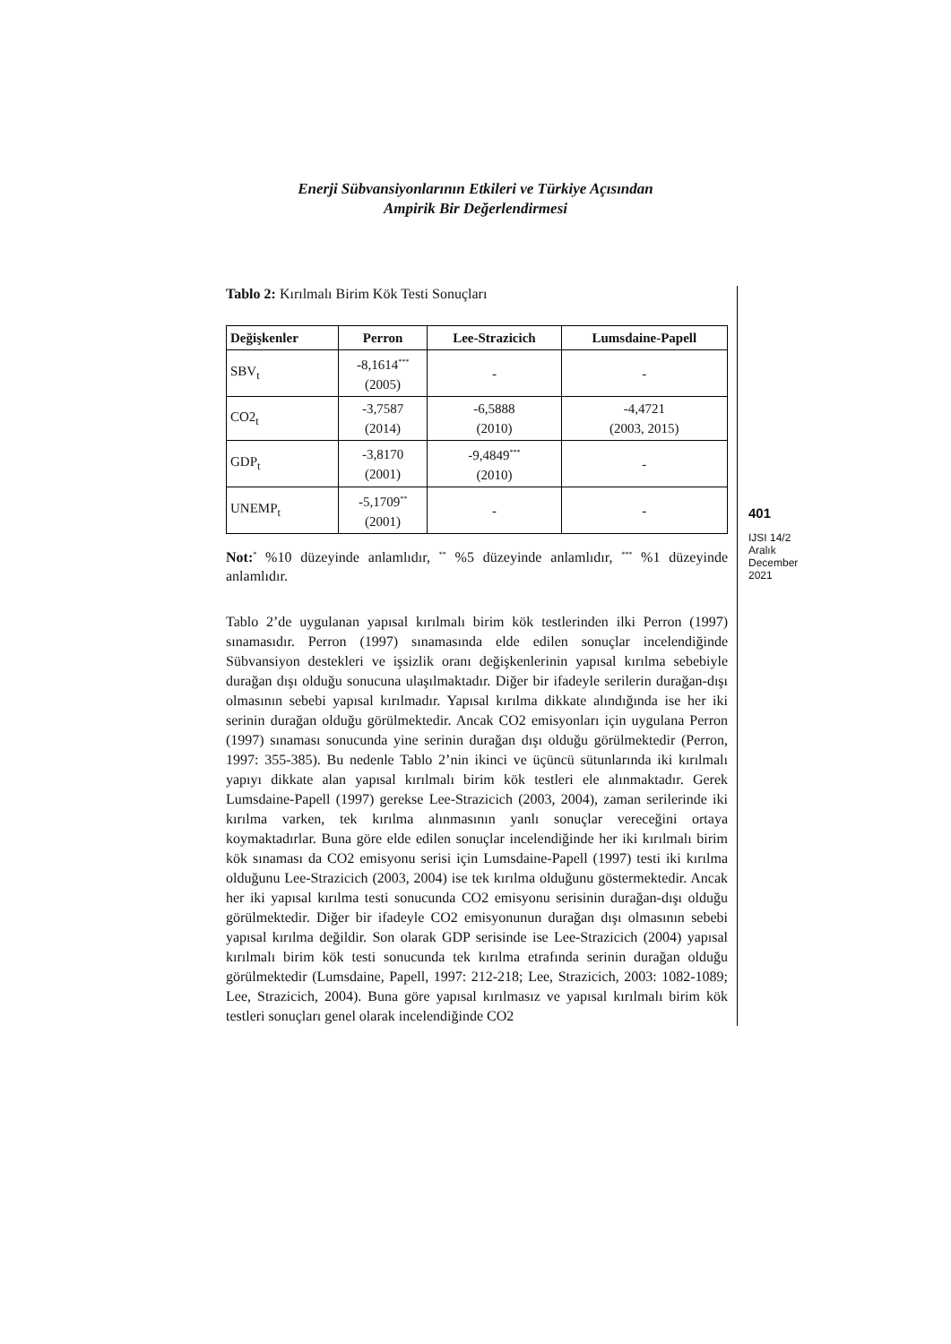Enerji Sübvansiyonlarının Etkileri ve Türkiye Açısından
Ampirik Bir Değerlendirmesi
Tablo 2: Kırılmalı Birim Kök Testi Sonuçları
| Değişkenler | Perron | Lee-Strazicich | Lumsdaine-Papell |
| --- | --- | --- | --- |
| SBV<sub>t</sub> | -8,1614<sup>***</sup> (2005) | - | - |
| CO2<sub>t</sub> | -3,7587 (2014) | -6,5888 (2010) | -4,4721 (2003, 2015) |
| GDP<sub>t</sub> | -3,8170 (2001) | -9,4849<sup>***</sup> (2010) | - |
| UNEMP<sub>t</sub> | -5,1709<sup>**</sup> (2001) | - | - |
Not:<sup>*</sup> %10 düzeyinde anlamlıdır, <sup>**</sup> %5 düzeyinde anlamlıdır, <sup>***</sup> %1 düzeyinde anlamlıdır.
Tablo 2’de uygulanan yapısal kırılmalı birim kök testlerinden ilki Perron (1997) sınamasıdır. Perron (1997) sınamasında elde edilen sonuçlar incelendiğinde Sübvansiyon destekleri ve işsizlik oranı değişkenlerinin yapısal kırılma sebebiyle durağan dışı olduğu sonucuna ulaşılmaktadır. Diğer bir ifadeyle serilerin durağan-dışı olmasının sebebi yapısal kırılmadır. Yapısal kırılma dikkate alındığında ise her iki serinin durağan olduğu görülmektedir. Ancak CO2 emisyonları için uygulana Perron (1997) sınaması sonucunda yine serinin durağan dışı olduğu görülmektedir (Perron, 1997: 355-385). Bu nedenle Tablo 2’nin ikinci ve üçüncü sütunlarında iki kırılmalı yapıyı dikkate alan yapısal kırılmalı birim kök testleri ele alınmaktadır. Gerek Lumsdaine-Papell (1997) gerekse Lee-Strazicich (2003, 2004), zaman serilerinde iki kırılma varken, tek kırılma alınmasının yanlı sonuçlar vereceğini ortaya koymaktadırlar. Buna göre elde edilen sonuçlar incelendiğinde her iki kırılmalı birim kök sınaması da CO2 emisyonu serisi için Lumsdaine-Papell (1997) testi iki kırılma olduğunu Lee-Strazicich (2003, 2004) ise tek kırılma olduğunu göstermektedir. Ancak her iki yapısal kırılma testi sonucunda CO2 emisyonu serisinin durağan-dışı olduğu görülmektedir. Diğer bir ifadeyle CO2 emisyonunun durağan dışı olmasının sebebi yapısal kırılma değildir. Son olarak GDP serisinde ise Lee-Strazicich (2004) yapısal kırılmalı birim kök testi sonucunda tek kırılma etrafında serinin durağan olduğu görülmektedir (Lumsdaine, Papell, 1997: 212-218; Lee, Strazicich, 2003: 1082-1089; Lee, Strazicich, 2004). Buna göre yapısal kırılmasız ve yapısal kırılmalı birim kök testleri sonuçları genel olarak incelendiğinde CO2
401
IJSI 14/2
Aralık
December
2021